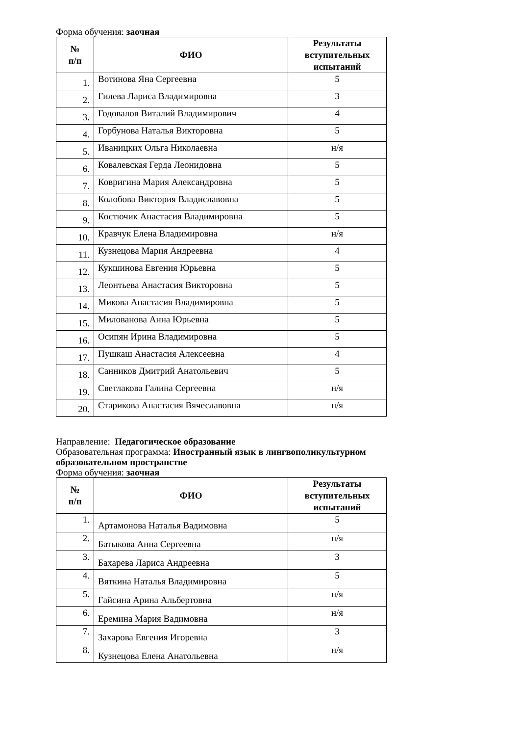Форма обучения: заочная
| № п/п | ФИО | Результаты вступительных испытаний |
| --- | --- | --- |
| 1. | Вотинова Яна Сергеевна | 5 |
| 2. | Гилева Лариса Владимировна | 3 |
| 3. | Годовалов Виталий Владимирович | 4 |
| 4. | Горбунова Наталья Викторовна | 5 |
| 5. | Иваницких Ольга Николаевна | н/я |
| 6. | Ковалевская Герда Леонидовна | 5 |
| 7. | Ковригина Мария Александровна | 5 |
| 8. | Колобова Виктория Владиславовна | 5 |
| 9. | Костючик Анастасия Владимировна | 5 |
| 10. | Кравчук Елена Владимировна | н/я |
| 11. | Кузнецова Мария Андреевна | 4 |
| 12. | Кукшинова Евгения Юрьевна | 5 |
| 13. | Леонтьева Анастасия Викторовна | 5 |
| 14. | Микова Анастасия Владимировна | 5 |
| 15. | Милованова Анна Юрьевна | 5 |
| 16. | Осипян Ирина Владимировна | 5 |
| 17. | Пушкаш Анастасия Алексеевна | 4 |
| 18. | Санников Дмитрий Анатольевич | 5 |
| 19. | Светлакова Галина Сергеевна | н/я |
| 20. | Старикова Анастасия Вячеславовна | н/я |
Направление: Педагогическое образование
Образовательная программа: Иностранный язык в лингвополикультурном образовательном пространстве
Форма обучения: заочная
| № п/п | ФИО | Результаты вступительных испытаний |
| --- | --- | --- |
| 1. | Артамонова Наталья Вадимовна | 5 |
| 2. | Батыкова Анна Сергеевна | н/я |
| 3. | Бахарева Лариса Андреевна | 3 |
| 4. | Вяткина Наталья Владимировна | 5 |
| 5. | Гайсина Арина Альбертовна | н/я |
| 6. | Еремина Мария Вадимовна | н/я |
| 7. | Захарова Евгения Игоревна | 3 |
| 8. | Кузнецова Елена Анатольевна | н/я |